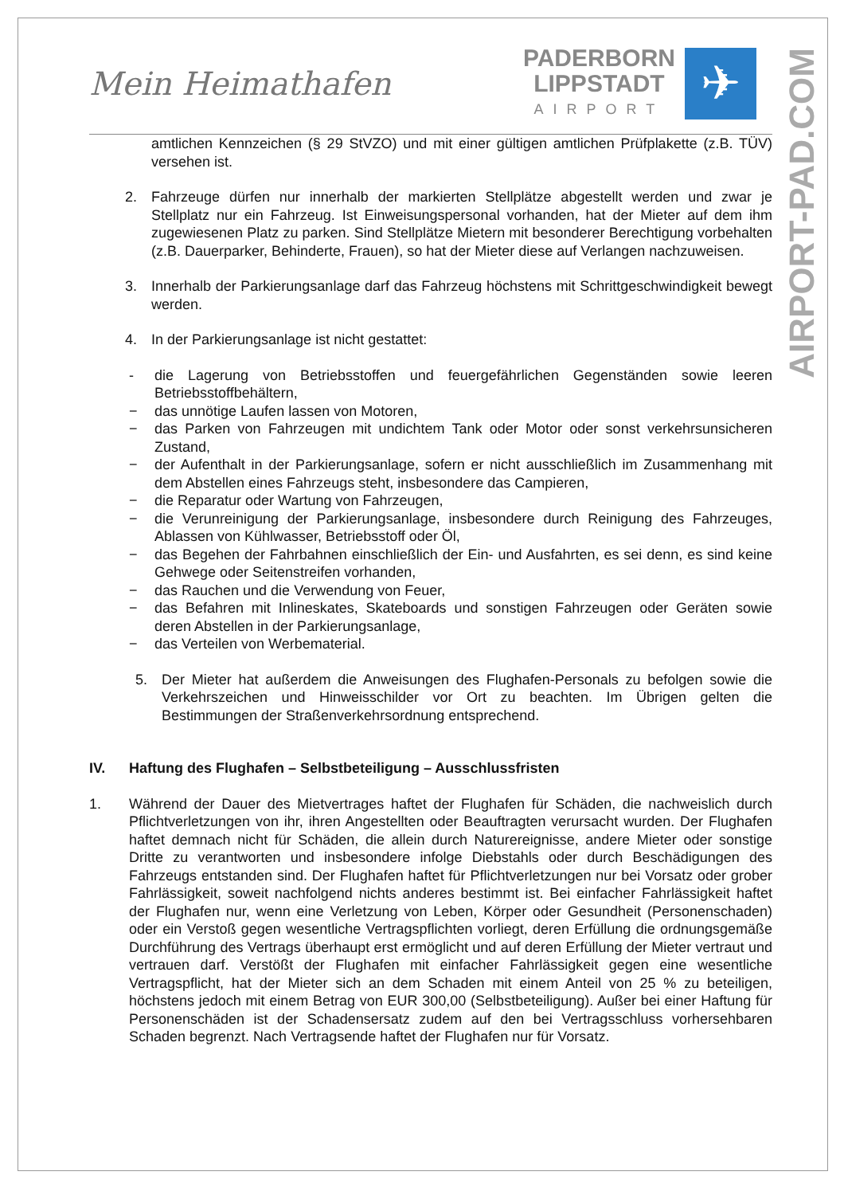AIRPORT-PAD.COM
Mein Heimathafen
PADERBORN
LIPPSTADT
AIRPORT
✈
amtlichen Kennzeichen (§ 29 StVZO) und mit einer gültigen amtlichen Prüfplakette (z.B. TÜV) versehen ist.
2. Fahrzeuge dürfen nur innerhalb der markierten Stellplätze abgestellt werden und zwar je Stellplatz nur ein Fahrzeug. Ist Einweisungspersonal vorhanden, hat der Mieter auf dem ihm zugewiesenen Platz zu parken. Sind Stellplätze Mietern mit besonderer Berechtigung vorbehalten (z.B. Dauerparker, Behinderte, Frauen), so hat der Mieter diese auf Verlangen nachzuweisen.
3. Innerhalb der Parkierungsanlage darf das Fahrzeug höchstens mit Schrittgeschwindigkeit bewegt werden.
4. In der Parkierungsanlage ist nicht gestattet:
- die Lagerung von Betriebsstoffen und feuergefährlichen Gegenständen sowie leeren Betriebsstoffbehältern,
− das unnötige Laufen lassen von Motoren,
− das Parken von Fahrzeugen mit undichtem Tank oder Motor oder sonst verkehrsunsicheren Zustand,
− der Aufenthalt in der Parkierungsanlage, sofern er nicht ausschließlich im Zusammenhang mit dem Abstellen eines Fahrzeugs steht, insbesondere das Campieren,
− die Reparatur oder Wartung von Fahrzeugen,
− die Verunreinigung der Parkierungsanlage, insbesondere durch Reinigung des Fahrzeuges, Ablassen von Kühlwasser, Betriebsstoff oder Öl,
− das Begehen der Fahrbahnen einschließlich der Ein- und Ausfahrten, es sei denn, es sind keine Gehwege oder Seitenstreifen vorhanden,
− das Rauchen und die Verwendung von Feuer,
− das Befahren mit Inlineskates, Skateboards und sonstigen Fahrzeugen oder Geräten sowie deren Abstellen in der Parkierungsanlage,
− das Verteilen von Werbematerial.
5. Der Mieter hat außerdem die Anweisungen des Flughafen-Personals zu befolgen sowie die Verkehrszeichen und Hinweisschilder vor Ort zu beachten. Im Übrigen gelten die Bestimmungen der Straßenverkehrsordnung entsprechend.
IV. Haftung des Flughafen – Selbstbeteiligung – Ausschlussfristen
1. Während der Dauer des Mietvertrages haftet der Flughafen für Schäden, die nachweislich durch Pflichtverletzungen von ihr, ihren Angestellten oder Beauftragten verursacht wurden. Der Flughafen haftet demnach nicht für Schäden, die allein durch Naturereignisse, andere Mieter oder sonstige Dritte zu verantworten und insbesondere infolge Diebstahls oder durch Beschädigungen des Fahrzeugs entstanden sind. Der Flughafen haftet für Pflichtverletzungen nur bei Vorsatz oder grober Fahrlässigkeit, soweit nachfolgend nichts anderes bestimmt ist. Bei einfacher Fahrlässigkeit haftet der Flughafen nur, wenn eine Verletzung von Leben, Körper oder Gesundheit (Personenschaden) oder ein Verstoß gegen wesentliche Vertragspflichten vorliegt, deren Erfüllung die ordnungsgemäße Durchführung des Vertrags überhaupt erst ermöglicht und auf deren Erfüllung der Mieter vertraut und vertrauen darf. Verstößt der Flughafen mit einfacher Fahrlässigkeit gegen eine wesentliche Vertragspflicht, hat der Mieter sich an dem Schaden mit einem Anteil von 25 % zu beteiligen, höchstens jedoch mit einem Betrag von EUR 300,00 (Selbstbeteiligung). Außer bei einer Haftung für Personenschäden ist der Schadensersatz zudem auf den bei Vertragsschluss vorhersehbaren Schaden begrenzt. Nach Vertragsende haftet der Flughafen nur für Vorsatz.